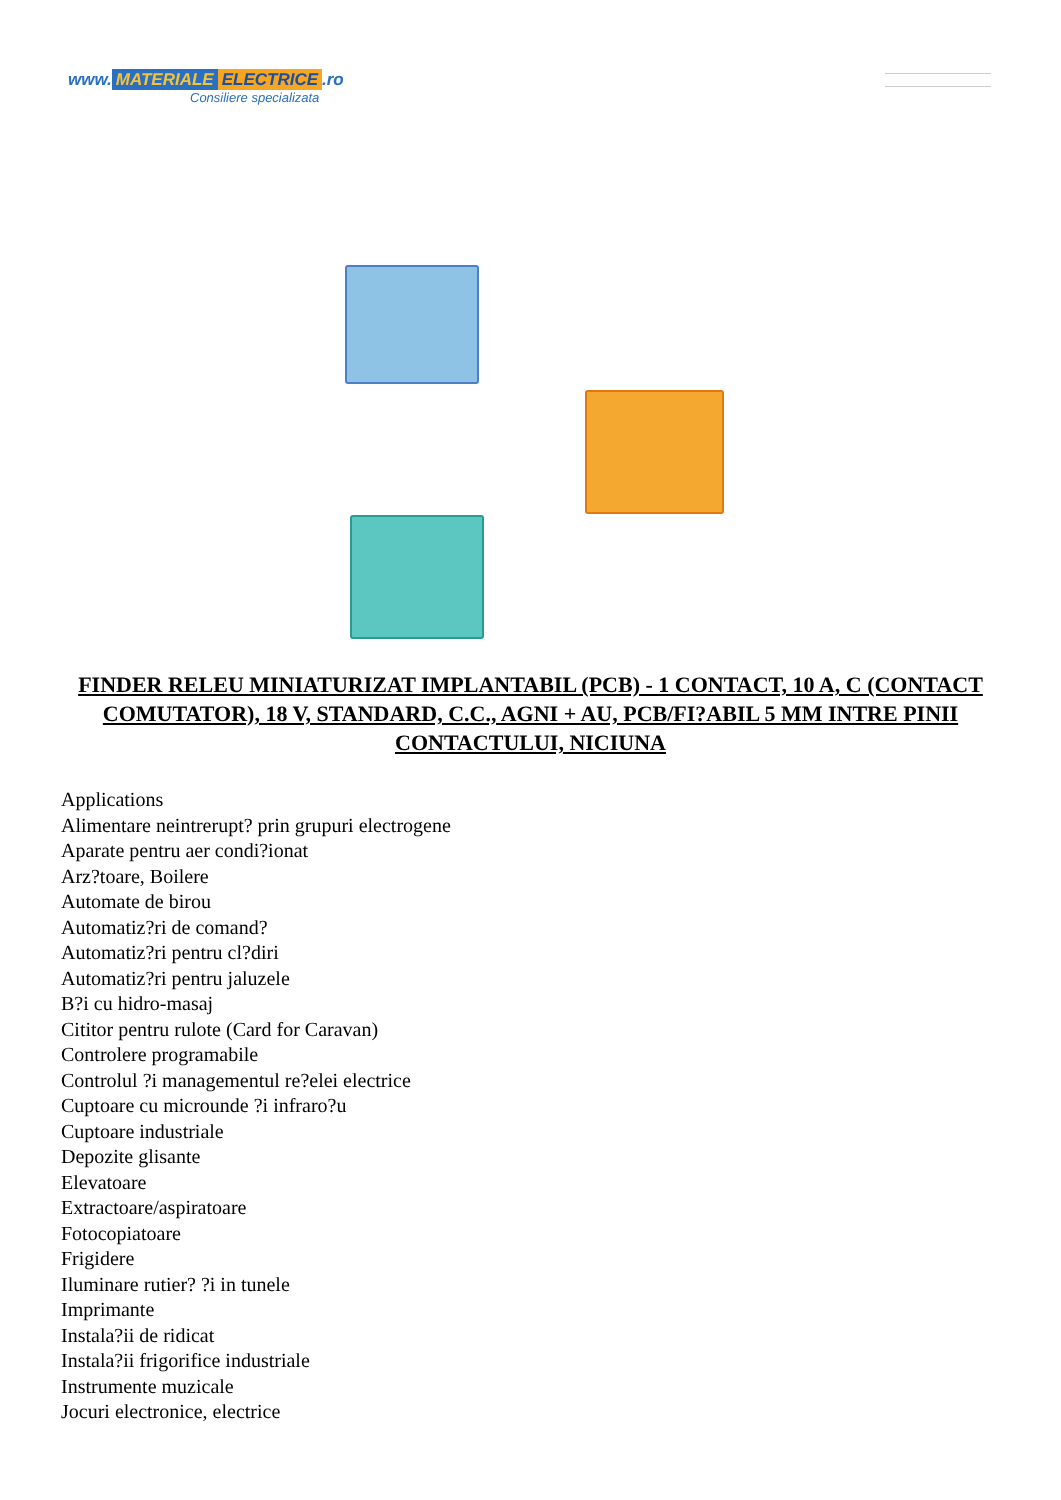www. MATERIALE ELECTRICE.ro
Consiliere specializata
FINDER RELEU MINIATURIZAT IMPLANTABIL (PCB) - 1 CONTACT, 10 A, C (CONTACT COMUTATOR), 18 V, STANDARD, C.C., AGNI + AU, PCB/FI?ABIL 5 MM INTRE PINII CONTACTULUI, NICIUNA
Applications
Alimentare neintrerupt? prin grupuri electrogene
Aparate pentru aer condi?ionat
Arz?toare, Boilere
Automate de birou
Automatiz?ri de comand?
Automatiz?ri pentru cl?diri
Automatiz?ri pentru jaluzele
B?i cu hidro-masaj
Cititor pentru rulote (Card for Caravan)
Controlere programabile
Controlul ?i managementul re?elei electrice
Cuptoare cu microunde ?i infraro?u
Cuptoare industriale
Depozite glisante
Elevatoare
Extractoare/aspiratoare
Fotocopiatoare
Frigidere
Iluminare rutier? ?i in tunele
Imprimante
Instala?ii de ridicat
Instala?ii frigorifice industriale
Instrumente muzicale
Jocuri electronice, electrice